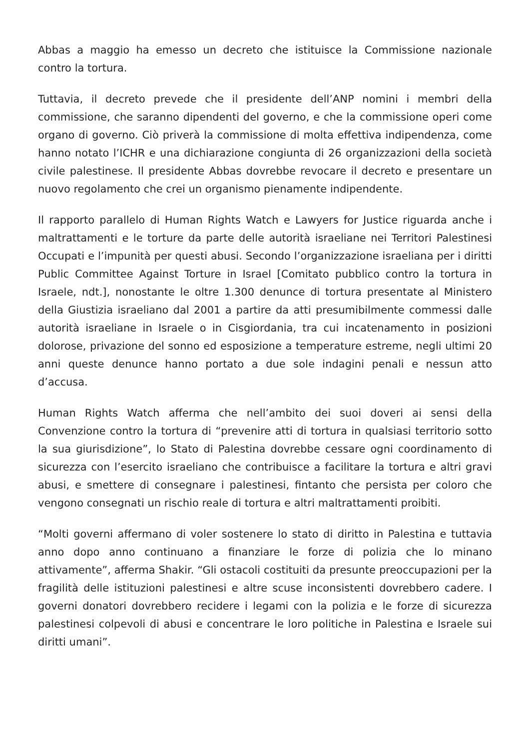Abbas a maggio ha emesso un decreto che istituisce la Commissione nazionale contro la tortura.
Tuttavia, il decreto prevede che il presidente dell’ANP nomini i membri della commissione, che saranno dipendenti del governo, e che la commissione operi come organo di governo. Ciò priverà la commissione di molta effettiva indipendenza, come hanno notato l’ICHR e una dichiarazione congiunta di 26 organizzazioni della società civile palestinese. Il presidente Abbas dovrebbe revocare il decreto e presentare un nuovo regolamento che crei un organismo pienamente indipendente.
Il rapporto parallelo di Human Rights Watch e Lawyers for Justice riguarda anche i maltrattamenti e le torture da parte delle autorità israeliane nei Territori Palestinesi Occupati e l’impunità per questi abusi. Secondo l’organizzazione israeliana per i diritti Public Committee Against Torture in Israel [Comitato pubblico contro la tortura in Israele, ndt.], nonostante le oltre 1.300 denunce di tortura presentate al Ministero della Giustizia israeliano dal 2001 a partire da atti presumibilmente commessi dalle autorità israeliane in Israele o in Cisgiordania, tra cui incatenamento in posizioni dolorose, privazione del sonno ed esposizione a temperature estreme, negli ultimi 20 anni queste denunce hanno portato a due sole indagini penali e nessun atto d’accusa.
Human Rights Watch afferma che nell’ambito dei suoi doveri ai sensi della Convenzione contro la tortura di “prevenire atti di tortura in qualsiasi territorio sotto la sua giurisdizione”, lo Stato di Palestina dovrebbe cessare ogni coordinamento di sicurezza con l’esercito israeliano che contribuisce a facilitare la tortura e altri gravi abusi, e smettere di consegnare i palestinesi, fintanto che persista per coloro che vengono consegnati un rischio reale di tortura e altri maltrattamenti proibiti.
“Molti governi affermano di voler sostenere lo stato di diritto in Palestina e tuttavia anno dopo anno continuano a finanziare le forze di polizia che lo minano attivamente”, afferma Shakir. “Gli ostacoli costituiti da presunte preoccupazioni per la fragilità delle istituzioni palestinesi e altre scuse inconsistenti dovrebbero cadere. I governi donatori dovrebbero recidere i legami con la polizia e le forze di sicurezza palestinesi colpevoli di abusi e concentrare le loro politiche in Palestina e Israele sui diritti umani”.